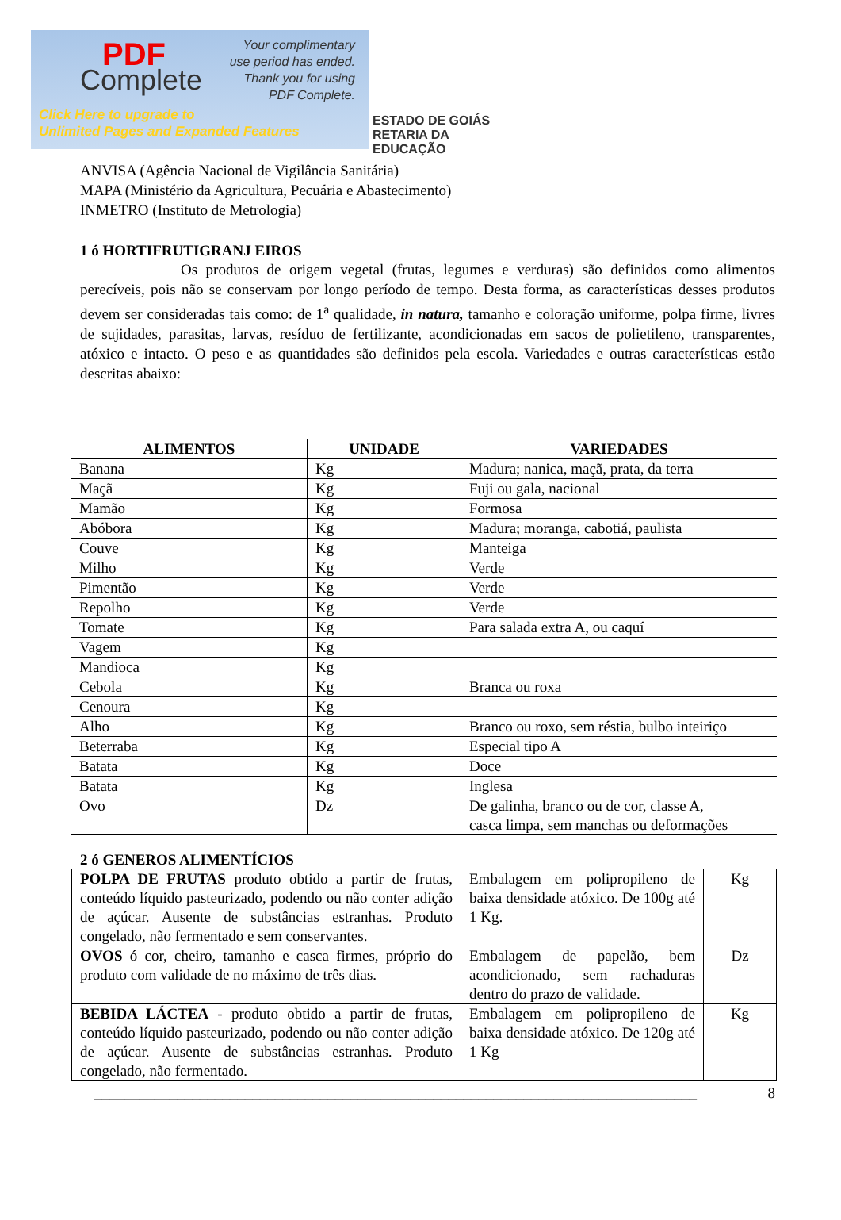PDF
Complete
Your complimentary
use period has ended.
Thank you for using
PDF Complete.
Click Here to upgrade to
Unlimited Pages and Expanded Features
ESTADO DE GOIÁS
RETARIA DA EDUCAÇÃO
ANVISA (Agência Nacional de Vigilância Sanitária)
MAPA (Ministério da Agricultura, Pecuária e Abastecimento)
INMETRO (Instituto de Metrologia)
1 ó HORTIFRUTIGRANJ EIROS
Os produtos de origem vegetal (frutas, legumes e verduras) são definidos como alimentos perecíveis, pois não se conservam por longo período de tempo. Desta forma, as características desses produtos devem ser consideradas tais como: de 1<sup>a</sup> qualidade, in natura, tamanho e coloração uniforme, polpa firme, livres de sujidades, parasitas, larvas, resíduo de fertilizante, acondicionadas em sacos de polietileno, transparentes, atóxico e intacto. O peso e as quantidades são definidos pela escola. Variedades e outras características estão descritas abaixo:
| ALIMENTOS | UNIDADE | VARIEDADES |
| --- | --- | --- |
| Banana | Kg | Madura; nanica, maçã, prata, da terra |
| Maçã | Kg | Fuji ou gala, nacional |
| Mamão | Kg | Formosa |
| Abóbora | Kg | Madura; moranga, cabotiá, paulista |
| Couve | Kg | Manteiga |
| Milho | Kg | Verde |
| Pimentão | Kg | Verde |
| Repolho | Kg | Verde |
| Tomate | Kg | Para salada extra A, ou caquí |
| Vagem | Kg | |
| Mandioca | Kg | |
| Cebola | Kg | Branca ou roxa |
| Cenoura | Kg | |
| Alho | Kg | Branco ou roxo, sem réstia, bulbo inteiriço |
| Beterraba | Kg | Especial tipo A |
| Batata | Kg | Doce |
| Batata | Kg | Inglesa |
| Ovo | Dz | De galinha, branco ou de cor, classe A, casca limpa, sem manchas ou deformações |
2 ó GENEROS ALIMENTÍCIOS
| POLPA DE FRUTAS produto obtido a partir de frutas, conteúdo líquido pasteurizado, podendo ou não conter adição de açúcar. Ausente de substâncias estranhas. Produto congelado, não fermentado e sem conservantes. | Embalagem em polipropileno de baixa densidade atóxico. De 100g até 1 Kg. | Kg |
| OVOS ó cor, cheiro, tamanho e casca firmes, próprio do produto com validade de no máximo de três dias. | Embalagem de papelão, bem acondicionado, sem rachaduras dentro do prazo de validade. | Dz |
| BEBIDA LÁCTEA - produto obtido a partir de frutas, conteúdo líquido pasteurizado, podendo ou não conter adição de açúcar. Ausente de substâncias estranhas. Produto congelado, não fermentado. | Embalagem em polipropileno de baixa densidade atóxico. De 120g até 1 Kg | Kg |
________________________________________________________________________________ 8